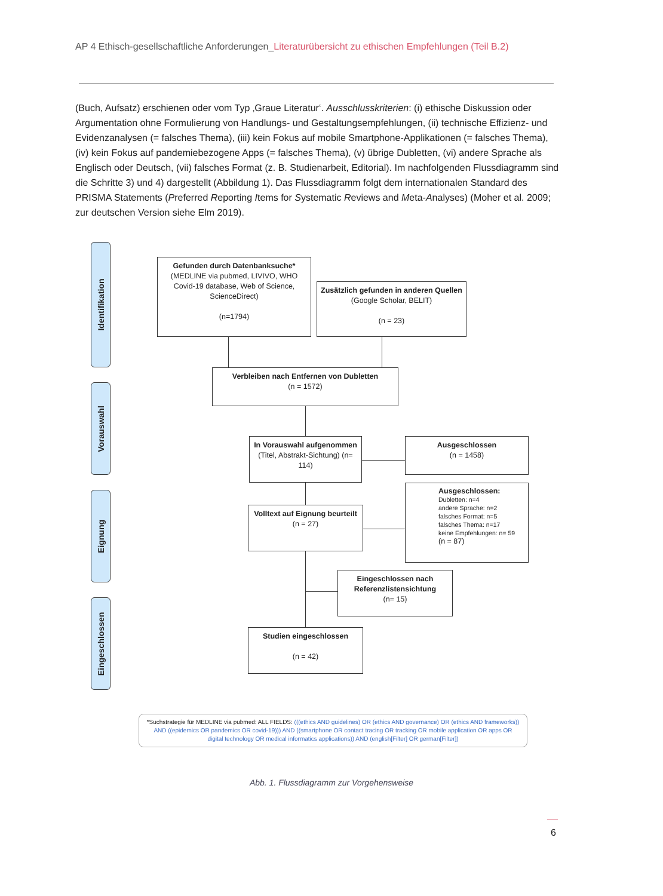AP 4 Ethisch-gesellschaftliche Anforderungen_Literaturübersicht zu ethischen Empfehlungen (Teil B.2)
(Buch, Aufsatz) erschienen oder vom Typ ‚Graue Literatur‘. Ausschlusskriterien: (i) ethische Diskussion oder Argumentation ohne Formulierung von Handlungs- und Gestaltungsempfehlungen, (ii) technische Effizienz- und Evidenzanalysen (= falsches Thema), (iii) kein Fokus auf mobile Smartphone-Applikationen (= falsches Thema), (iv) kein Fokus auf pandemiebezogene Apps (= falsches Thema), (v) übrige Dubletten, (vi) andere Sprache als Englisch oder Deutsch, (vii) falsches Format (z. B. Studienarbeit, Editorial). Im nachfolgenden Flussdiagramm sind die Schritte 3) und 4) dargestellt (Abbildung 1). Das Flussdiagramm folgt dem internationalen Standard des PRISMA Statements (Preferred Reporting Items for Systematic Reviews and Meta-Analyses) (Moher et al. 2009; zur deutschen Version siehe Elm 2019).
Identifikation
Vorauswahl
Eignung
Eingeschlossen
Gefunden durch Datenbanksuche*
(MEDLINE via pubmed, LIVIVO, WHO Covid-19 database, Web of Science, ScienceDirect)
(n=1794)
Zusätzlich gefunden in anderen Quellen (Google Scholar, BELIT)
(n = 23)
Verbleiben nach Entfernen von Dubletten
(n = 1572)
In Vorauswahl aufgenommen (Titel, Abstrakt-Sichtung) (n= 114)
Ausgeschlossen
(n = 1458)
Volltext auf Eignung beurteilt
(n = 27)
Ausgeschlossen:
Dubletten: n=4
andere Sprache: n=2
falsches Format: n=5
falsches Thema: n=17
keine Empfehlungen: n= 59
(n = 87)
Eingeschlossen nach Referenzlistensichtung
(n= 15)
Studien eingeschlossen
(n = 42)
*Suchstrategie für MEDLINE via pubmed: ALL FIELDS: (((ethics AND guidelines) OR (ethics AND governance) OR (ethics AND frameworks)) AND ((epidemics OR pandemics OR covid-19))) AND ((smartphone OR contact tracing OR tracking OR mobile application OR apps OR digital technology OR medical informatics applications)) AND (english[Filter] OR german[Filter])
Abb. 1. Flussdiagramm zur Vorgehensweise
6